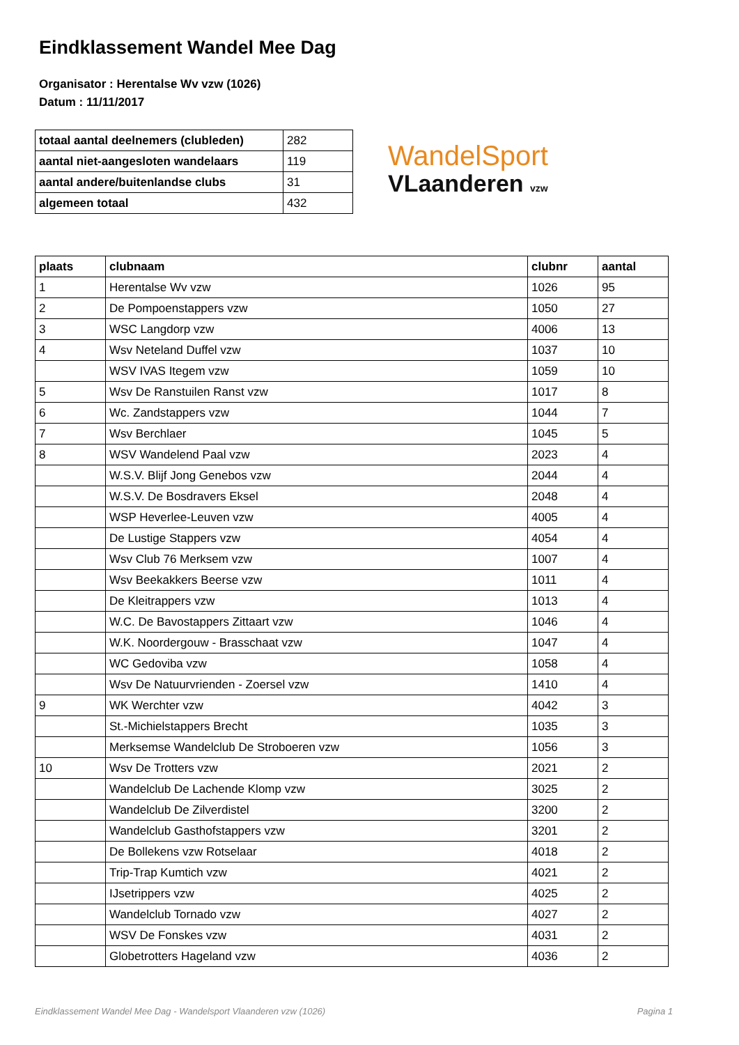Eindklassement Wandel Mee Dag
Organisator : Herentalse Wv vzw (1026)
Datum : 11/11/2017
| totaal aantal deelnemers (clubleden) | 282 |
| aantal niet-aangesloten wandelaars | 119 |
| aantal andere/buitenlandse clubs | 31 |
| algemeen totaal | 432 |
WandelSport
VLaanderen vzw
| plaats | clubnaam | clubnr | aantal |
| --- | --- | --- | --- |
| 1 | Herentalse Wv vzw | 1026 | 95 |
| 2 | De Pompoenstappers vzw | 1050 | 27 |
| 3 | WSC Langdorp vzw | 4006 | 13 |
| 4 | Wsv Neteland Duffel vzw | 1037 | 10 |
| | WSV IVAS Itegem vzw | 1059 | 10 |
| 5 | Wsv De Ranstuilen Ranst vzw | 1017 | 8 |
| 6 | Wc. Zandstappers vzw | 1044 | 7 |
| 7 | Wsv Berchlaer | 1045 | 5 |
| 8 | WSV Wandelend Paal vzw | 2023 | 4 |
| | W.S.V. Blijf Jong Genebos vzw | 2044 | 4 |
| | W.S.V. De Bosdravers Eksel | 2048 | 4 |
| | WSP Heverlee-Leuven vzw | 4005 | 4 |
| | De Lustige Stappers vzw | 4054 | 4 |
| | Wsv Club 76 Merksem vzw | 1007 | 4 |
| | Wsv Beekakkers Beerse vzw | 1011 | 4 |
| | De Kleitrappers vzw | 1013 | 4 |
| | W.C. De Bavostappers Zittaart vzw | 1046 | 4 |
| | W.K. Noordergouw - Brasschaat vzw | 1047 | 4 |
| | WC Gedoviba vzw | 1058 | 4 |
| | Wsv De Natuurvrienden - Zoersel vzw | 1410 | 4 |
| 9 | WK Werchter vzw | 4042 | 3 |
| | St.-Michielstappers Brecht | 1035 | 3 |
| | Merksemse Wandelclub De Stroboeren vzw | 1056 | 3 |
| 10 | Wsv De Trotters vzw | 2021 | 2 |
| | Wandelclub De Lachende Klomp vzw | 3025 | 2 |
| | Wandelclub De Zilverdistel | 3200 | 2 |
| | Wandelclub Gasthofstappers vzw | 3201 | 2 |
| | De Bollekens vzw Rotselaar | 4018 | 2 |
| | Trip-Trap Kumtich vzw | 4021 | 2 |
| | IJsetrippers vzw | 4025 | 2 |
| | Wandelclub Tornado vzw | 4027 | 2 |
| | WSV De Fonskes vzw | 4031 | 2 |
| | Globetrotters Hageland vzw | 4036 | 2 |
Eindklassement Wandel Mee Dag - Wandelsport Vlaanderen vzw (1026) Pagina 1